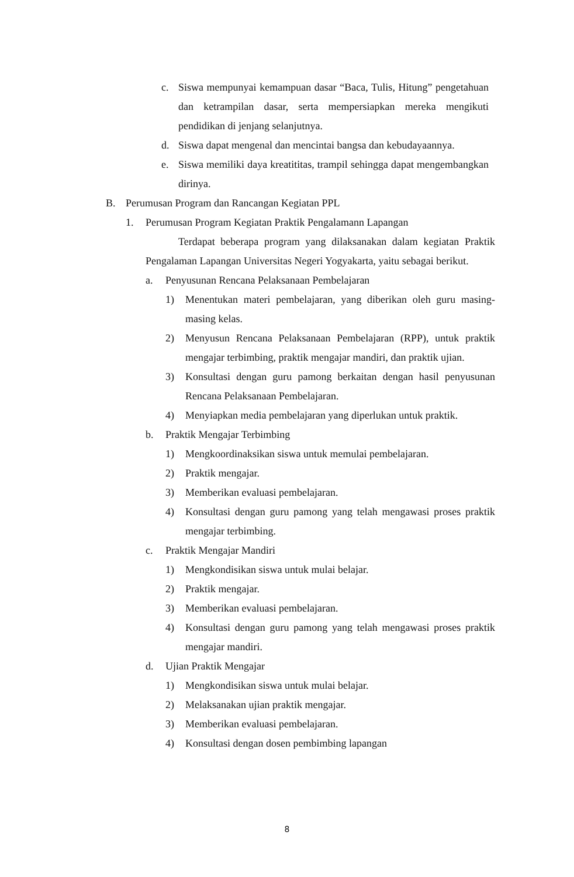c. Siswa mempunyai kemampuan dasar “Baca, Tulis, Hitung” pengetahuan dan ketrampilan dasar, serta mempersiapkan mereka mengikuti pendidikan di jenjang selanjutnya.
d. Siswa dapat mengenal dan mencintai bangsa dan kebudayaannya.
e. Siswa memiliki daya kreatititas, trampil sehingga dapat mengembangkan dirinya.
B. Perumusan Program dan Rancangan Kegiatan PPL
1. Perumusan Program Kegiatan Praktik Pengalamann Lapangan
Terdapat beberapa program yang dilaksanakan dalam kegiatan Praktik Pengalaman Lapangan Universitas Negeri Yogyakarta, yaitu sebagai berikut.
a. Penyusunan Rencana Pelaksanaan Pembelajaran
1) Menentukan materi pembelajaran, yang diberikan oleh guru masing-masing kelas.
2) Menyusun Rencana Pelaksanaan Pembelajaran (RPP), untuk praktik mengajar terbimbing, praktik mengajar mandiri, dan praktik ujian.
3) Konsultasi dengan guru pamong berkaitan dengan hasil penyusunan Rencana Pelaksanaan Pembelajaran.
4) Menyiapkan media pembelajaran yang diperlukan untuk praktik.
b. Praktik Mengajar Terbimbing
1) Mengkoordinaksikan siswa untuk memulai pembelajaran.
2) Praktik mengajar.
3) Memberikan evaluasi pembelajaran.
4) Konsultasi dengan guru pamong yang telah mengawasi proses praktik mengajar terbimbing.
c. Praktik Mengajar Mandiri
1) Mengkondisikan siswa untuk mulai belajar.
2) Praktik mengajar.
3) Memberikan evaluasi pembelajaran.
4) Konsultasi dengan guru pamong yang telah mengawasi proses praktik mengajar mandiri.
d. Ujian Praktik Mengajar
1) Mengkondisikan siswa untuk mulai belajar.
2) Melaksanakan ujian praktik mengajar.
3) Memberikan evaluasi pembelajaran.
4) Konsultasi dengan dosen pembimbing lapangan
8